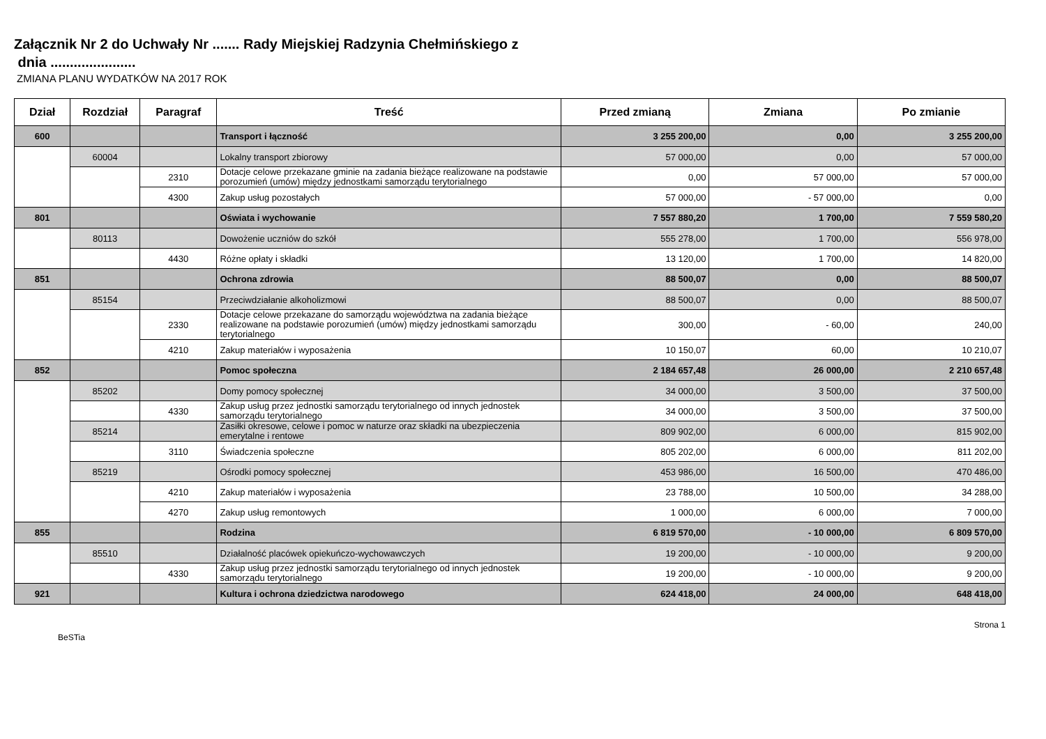Załącznik Nr 2 do Uchwały Nr ....... Rady Miejskiej Radzynia Chełmińskiego z
dnia ......................
ZMIANA PLANU WYDATKÓW NA 2017 ROK
| Dział | Rozdział | Paragraf | Treść | Przed zmianą | Zmiana | Po zmianie |
| --- | --- | --- | --- | --- | --- | --- |
| 600 | | | Transport i łączność | 3 255 200,00 | 0,00 | 3 255 200,00 |
| | 60004 | | Lokalny transport zbiorowy | 57 000,00 | 0,00 | 57 000,00 |
| | | 2310 | Dotacje celowe przekazane gminie na zadania bieżące realizowane na podstawie porozumień (umów) między jednostkami samorządu terytorialnego | 0,00 | 57 000,00 | 57 000,00 |
| | | 4300 | Zakup usług pozostałych | 57 000,00 | - 57 000,00 | 0,00 |
| 801 | | | Oświata i wychowanie | 7 557 880,20 | 1 700,00 | 7 559 580,20 |
| | 80113 | | Dowożenie uczniów do szkół | 555 278,00 | 1 700,00 | 556 978,00 |
| | | 4430 | Różne opłaty i składki | 13 120,00 | 1 700,00 | 14 820,00 |
| 851 | | | Ochrona zdrowia | 88 500,07 | 0,00 | 88 500,07 |
| | 85154 | | Przeciwdziałanie alkoholizmowi | 88 500,07 | 0,00 | 88 500,07 |
| | | 2330 | Dotacje celowe przekazane do samorządu województwa na zadania bieżące realizowane na podstawie porozumień (umów) między jednostkami samorządu terytorialnego | 300,00 | - 60,00 | 240,00 |
| | | 4210 | Zakup materiałów i wyposażenia | 10 150,07 | 60,00 | 10 210,07 |
| 852 | | | Pomoc społeczna | 2 184 657,48 | 26 000,00 | 2 210 657,48 |
| | 85202 | | Domy pomocy społecznej | 34 000,00 | 3 500,00 | 37 500,00 |
| | | 4330 | Zakup usług przez jednostki samorządu terytorialnego od innych jednostek samorządu terytorialnego | 34 000,00 | 3 500,00 | 37 500,00 |
| | 85214 | | Zasiłki okresowe, celowe i pomoc w naturze oraz składki na ubezpieczenia emerytalne i rentowe | 809 902,00 | 6 000,00 | 815 902,00 |
| | | 3110 | Świadczenia społeczne | 805 202,00 | 6 000,00 | 811 202,00 |
| | 85219 | | Ośrodki pomocy społecznej | 453 986,00 | 16 500,00 | 470 486,00 |
| | | 4210 | Zakup materiałów i wyposażenia | 23 788,00 | 10 500,00 | 34 288,00 |
| | | 4270 | Zakup usług remontowych | 1 000,00 | 6 000,00 | 7 000,00 |
| 855 | | | Rodzina | 6 819 570,00 | - 10 000,00 | 6 809 570,00 |
| | 85510 | | Działalność placówek opiekuńczo-wychowawczych | 19 200,00 | - 10 000,00 | 9 200,00 |
| | | 4330 | Zakup usług przez jednostki samorządu terytorialnego od innych jednostek samorządu terytorialnego | 19 200,00 | - 10 000,00 | 9 200,00 |
| 921 | | | Kultura i ochrona dziedzictwa narodowego | 624 418,00 | 24 000,00 | 648 418,00 |
BeSTia Strona 1